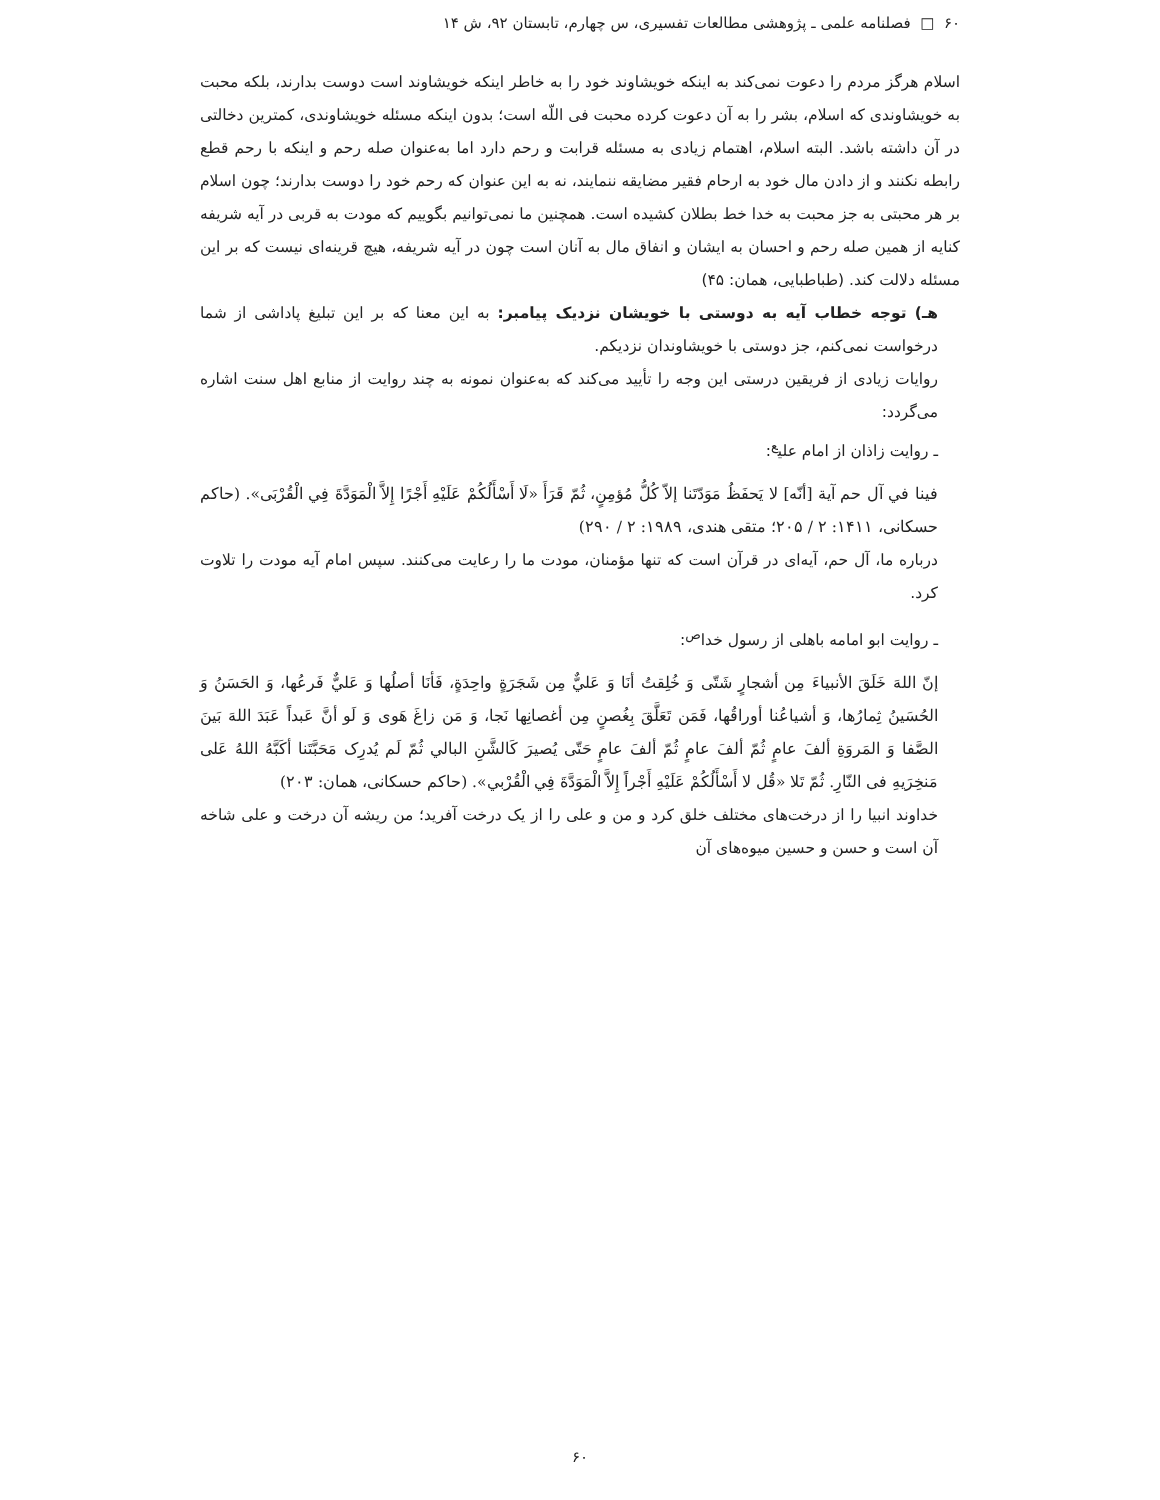۶۰ □ فصلنامه علمی ـ پژوهشی مطالعات تفسیری، س چهارم، تابستان ۹۲، ش ۱۴
اسلام هرگز مردم را دعوت نمی‌کند به اینکه خویشاوند خود را به خاطر اینکه خویشاوند است دوست بدارند، بلکه محبت به خویشاوندی که اسلام، بشر را به آن دعوت کرده محبت فی اللّه است؛ بدون اینکه مسئله خویشاوندی، کمترین دخالتی در آن داشته باشد. البته اسلام، اهتمام زیادی به مسئله قرابت و رحم دارد اما به‌عنوان صله رحم و اینکه با رحم قطع رابطه نکنند و از دادن مال خود به ارحام فقیر مضایقه ننمایند، نه به این عنوان که رحم خود را دوست بدارند؛ چون اسلام بر هر محبتی به جز محبت به خدا خط بطلان کشیده است. همچنین ما نمی‌توانیم بگوییم که مودت به قربی در آیه شریفه کنایه از همین صله رحم و احسان به ایشان و انفاق مال به آنان است چون در آیه شریفه، هیچ قرینه‌ای نیست که بر این مسئله دلالت کند. (طباطبایی، همان: ۴۵)
هـ) توجه خطاب آیه به دوستی با خویشان نزدیک پیامبر: به این معنا که بر این تبلیغ پاداشی از شما درخواست نمی‌کنم، جز دوستی با خویشاوندان نزدیکم.
روایات زیادی از فریقین درستی این وجه را تأیید می‌کند که به‌عنوان نمونه به چند روایت از منابع اهل سنت اشاره می‌گردد:
ـ روایت زاذان از امام علی<sup>ع</sup>:
فینا في آل حم آیة [أنّه] لا یَحفَظُ مَوَدّتَنا إلاّ کُلُّ مُؤمِنٍ، ثُمّ قَرَأَ «لَا أَسْأَلُکُمْ عَلَیْهِ أَجْرًا إِلاَّ الْمَوَدَّةَ فِي الْقُرْبَی». (حاکم حسکانی، ۱۴۱۱: ۲ / ۲۰۵؛ متقی هندی، ۱۹۸۹: ۲ / ۲۹۰)
درباره ما، آل حم، آیه‌ای در قرآن است که تنها مؤمنان، مودت ما را رعایت می‌کنند. سپس امام آیه مودت را تلاوت کرد.
ـ روایت ابو امامه باهلی از رسول خدا<sup>ص</sup>:
إنّ اللهَ خَلَقَ الأنبیاءَ مِن أشجارٍ شَتّی وَ خُلِقتُ أنَا وَ عَليٌّ مِن شَجَرَةٍ واحِدَةٍ، فَأنَا أصلُها وَ عَليٌّ فَرعُها، وَ الحَسَنُ وَ الحُسَینُ ثِمارُها، وَ أشیاعُنا أوراقُها، فَمَن تَعَلَّقَ بِغُصنٍ مِن أغصانِها نَجا، وَ مَن زاغَ هَوی وَ لَو أنَّ عَبداً عَبَدَ اللهَ بَینَ الصَّفا وَ المَروَةِ ألفَ عامٍ ثُمّ ألفَ عامٍ ثُمّ ألفَ عامٍ حَتّی یُصیرَ کَالشَّنِ البالي ثُمّ لَم یُدرِک مَحَبَّتَنا أکَبَّهُ اللهُ عَلی مَنخِرَیهِ فی النّارِ. ثُمّ تَلا «قُل لا أَسْأَلُکُمْ عَلَیْهِ أَجْراً إِلاَّ الْمَوَدَّةَ فِي الْقُرْبي». (حاکم حسکانی، همان: ۲۰۳)
خداوند انبیا را از درخت‌های مختلف خلق کرد و من و علی را از یک درخت آفرید؛ من ریشه آن درخت و علی شاخه آن است و حسن و حسین میوه‌های آن
۶۰